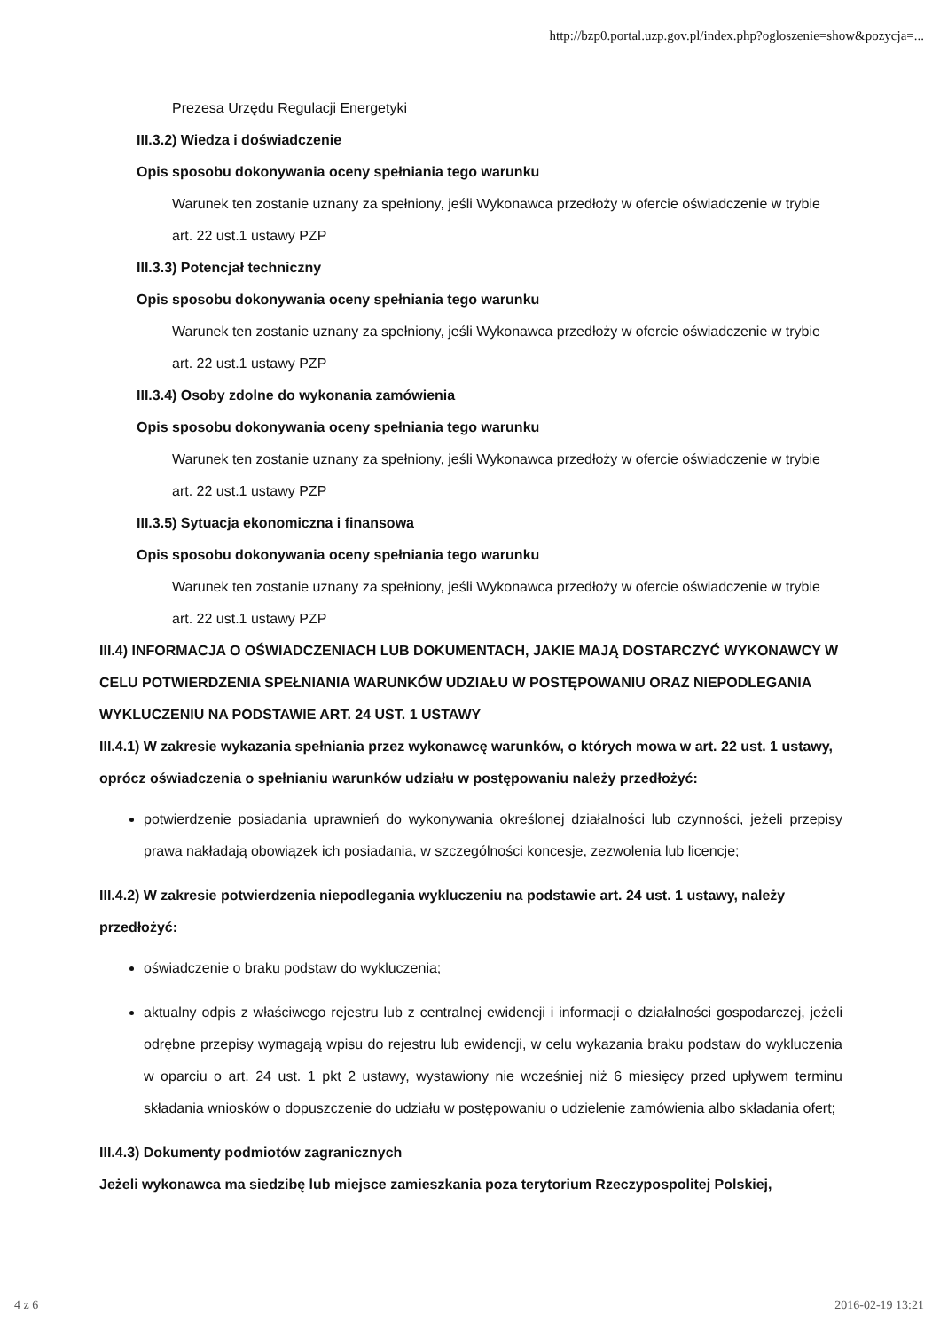http://bzp0.portal.uzp.gov.pl/index.php?ogloszenie=show&pozycja=...
Prezesa Urzędu Regulacji Energetyki
III.3.2) Wiedza i doświadczenie
Opis sposobu dokonywania oceny spełniania tego warunku
Warunek ten zostanie uznany za spełniony, jeśli Wykonawca przedłoży w ofercie oświadczenie w trybie art. 22 ust.1 ustawy PZP
III.3.3) Potencjał techniczny
Opis sposobu dokonywania oceny spełniania tego warunku
Warunek ten zostanie uznany za spełniony, jeśli Wykonawca przedłoży w ofercie oświadczenie w trybie art. 22 ust.1 ustawy PZP
III.3.4) Osoby zdolne do wykonania zamówienia
Opis sposobu dokonywania oceny spełniania tego warunku
Warunek ten zostanie uznany za spełniony, jeśli Wykonawca przedłoży w ofercie oświadczenie w trybie art. 22 ust.1 ustawy PZP
III.3.5) Sytuacja ekonomiczna i finansowa
Opis sposobu dokonywania oceny spełniania tego warunku
Warunek ten zostanie uznany za spełniony, jeśli Wykonawca przedłoży w ofercie oświadczenie w trybie art. 22 ust.1 ustawy PZP
III.4) INFORMACJA O OŚWIADCZENIACH LUB DOKUMENTACH, JAKIE MAJĄ DOSTARCZYĆ WYKONAWCY W CELU POTWIERDZENIA SPEŁNIANIA WARUNKÓW UDZIAŁU W POSTĘPOWANIU ORAZ NIEPODLEGANIA WYKLUCZENIU NA PODSTAWIE ART. 24 UST. 1 USTAWY
III.4.1) W zakresie wykazania spełniania przez wykonawcę warunków, o których mowa w art. 22 ust. 1 ustawy, oprócz oświadczenia o spełnianiu warunków udziału w postępowaniu należy przedłożyć:
potwierdzenie posiadania uprawnień do wykonywania określonej działalności lub czynności, jeżeli przepisy prawa nakładają obowiązek ich posiadania, w szczególności koncesje, zezwolenia lub licencje;
III.4.2) W zakresie potwierdzenia niepodlegania wykluczeniu na podstawie art. 24 ust. 1 ustawy, należy przedłożyć:
oświadczenie o braku podstaw do wykluczenia;
aktualny odpis z właściwego rejestru lub z centralnej ewidencji i informacji o działalności gospodarczej, jeżeli odrębne przepisy wymagają wpisu do rejestru lub ewidencji, w celu wykazania braku podstaw do wykluczenia w oparciu o art. 24 ust. 1 pkt 2 ustawy, wystawiony nie wcześniej niż 6 miesięcy przed upływem terminu składania wniosków o dopuszczenie do udziału w postępowaniu o udzielenie zamówienia albo składania ofert;
III.4.3) Dokumenty podmiotów zagranicznych
Jeżeli wykonawca ma siedzibę lub miejsce zamieszkania poza terytorium Rzeczypospolitej Polskiej,
4 z 6 2016-02-19 13:21